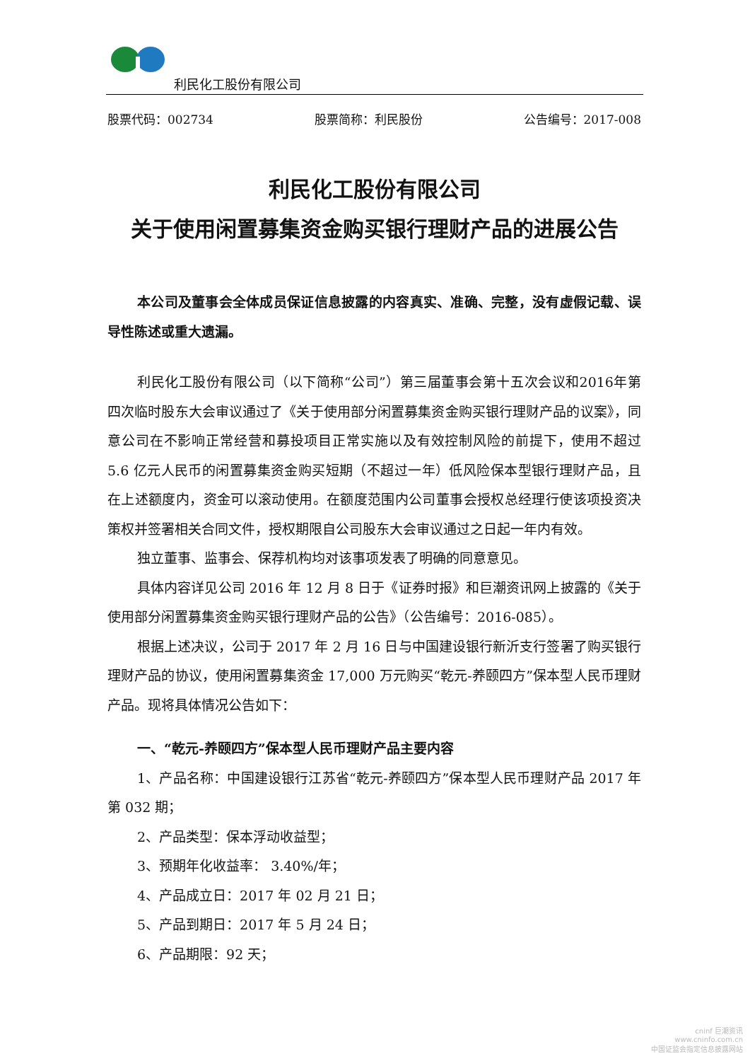利民化工股份有限公司
股票代码：002734 股票简称：利民股份 公告编号：2017-008
利民化工股份有限公司
关于使用闲置募集资金购买银行理财产品的进展公告
本公司及董事会全体成员保证信息披露的内容真实、准确、完整，没有虚假记载、误导性陈述或重大遗漏。
利民化工股份有限公司（以下简称“公司”）第三届董事会第十五次会议和2016年第四次临时股东大会审议通过了《关于使用部分闲置募集资金购买银行理财产品的议案》，同意公司在不影响正常经营和募投项目正常实施以及有效控制风险的前提下，使用不超过 5.6 亿元人民币的闲置募集资金购买短期（不超过一年）低风险保本型银行理财产品，且在上述额度内，资金可以滚动使用。在额度范围内公司董事会授权总经理行使该项投资决策权并签署相关合同文件，授权期限自公司股东大会审议通过之日起一年内有效。
独立董事、监事会、保荐机构均对该事项发表了明确的同意意见。
具体内容详见公司 2016 年 12 月 8 日于《证券时报》和巨潮资讯网上披露的《关于使用部分闲置募集资金购买银行理财产品的公告》（公告编号：2016-085）。
根据上述决议，公司于 2017 年 2 月 16 日与中国建设银行新沂支行签署了购买银行理财产品的协议，使用闲置募集资金 17,000 万元购买“乾元-养颐四方”保本型人民币理财产品。现将具体情况公告如下：
一、“乾元-养颐四方”保本型人民币理财产品主要内容
1、产品名称：中国建设银行江苏省“乾元-养颐四方”保本型人民币理财产品 2017 年第 032 期；
2、产品类型：保本浮动收益型；
3、预期年化收益率： 3.40%/年；
4、产品成立日：2017 年 02 月 21 日；
5、产品到期日：2017 年 5 月 24 日；
6、产品期限：92 天；
cninf 巨潮资讯
www.cninfo.com.cn
中国证监会指定信息披露网站